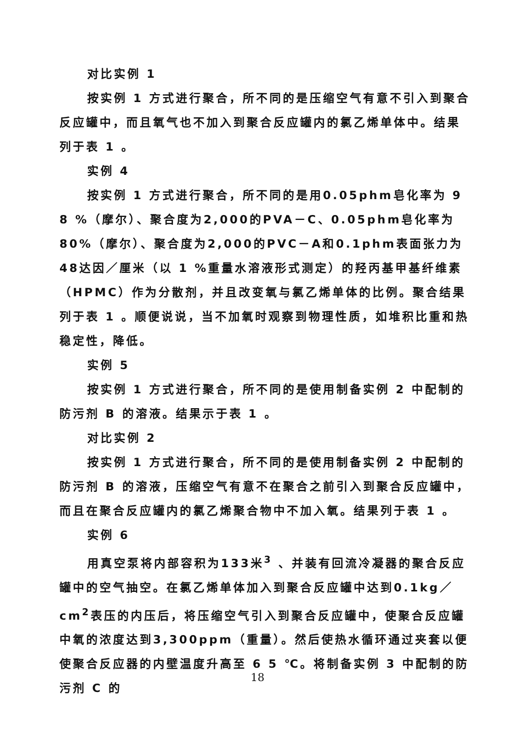对比实例 1
按实例 1 方式进行聚合，所不同的是压缩空气有意不引入到聚合反应罐中，而且氧气也不加入到聚合反应罐内的氯乙烯单体中。结果列于表 1 。
实例 4
按实例 1 方式进行聚合，所不同的是用0.05phm皂化率为 9 8 %（摩尔）、聚合度为2,000的PVA－C、0.05phm皂化率为80%（摩尔）、聚合度为2,000的PVC－A和0.1phm表面张力为48达因／厘米（以 1 %重量水溶液形式测定）的羟丙基甲基纤维素（HPMC）作为分散剂，并且改变氧与氯乙烯单体的比例。聚合结果列于表 1 。顺便说说，当不加氧时观察到物理性质，如堆积比重和热稳定性，降低。
实例 5
按实例 1 方式进行聚合，所不同的是使用制备实例 2 中配制的防污剂 B 的溶液。结果示于表 1 。
对比实例 2
按实例 1 方式进行聚合，所不同的是使用制备实例 2 中配制的防污剂 B 的溶液，压缩空气有意不在聚合之前引入到聚合反应罐中，而且在聚合反应罐内的氯乙烯聚合物中不加入氧。结果列于表 1 。
实例 6
用真空泵将内部容积为133米<sup>3</sup> 、并装有回流冷凝器的聚合反应罐中的空气抽空。在氯乙烯单体加入到聚合反应罐中达到0.1kg／cm<sup>2</sup>表压的内压后，将压缩空气引入到聚合反应罐中，使聚合反应罐中氧的浓度达到3,300ppm（重量）。然后使热水循环通过夹套以便使聚合反应器的内壁温度升高至 6 5 ℃。将制备实例 3 中配制的防污剂 C 的
18